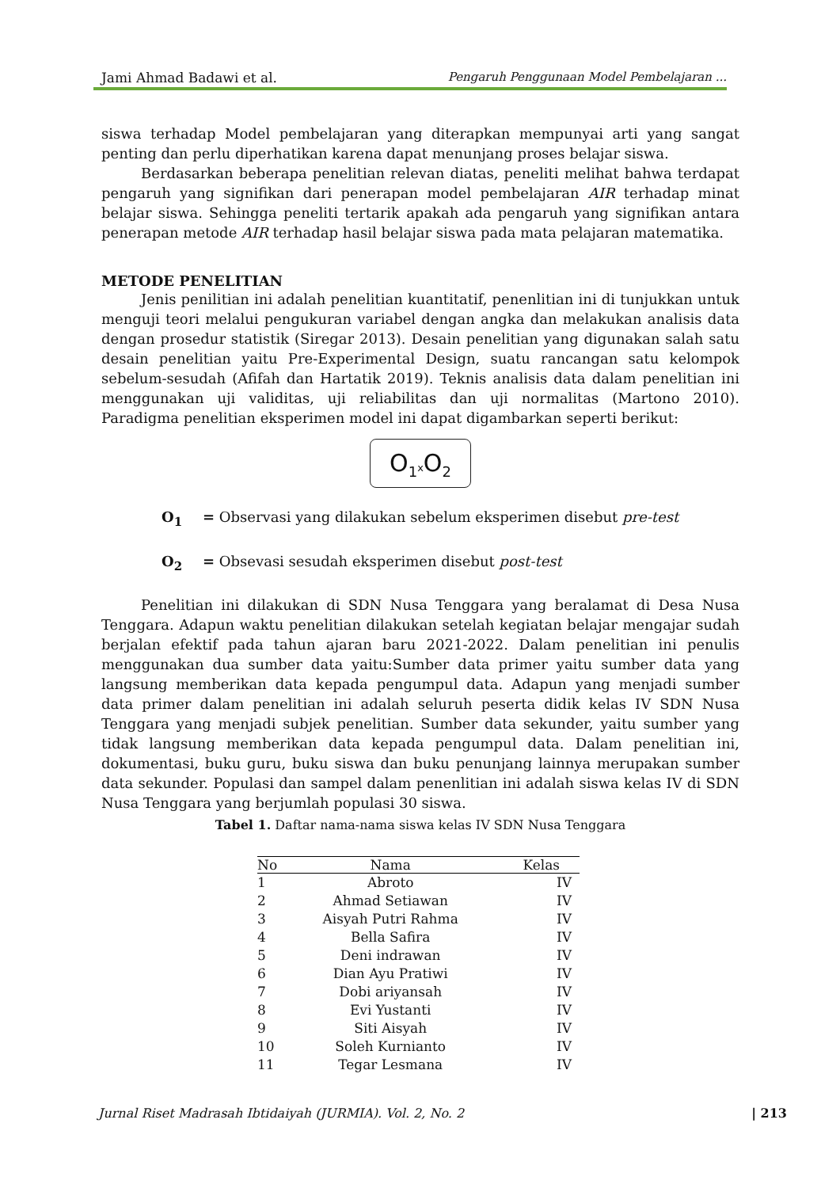Jami Ahmad Badawi et al. Pengaruh Penggunaan Model Pembelajaran ...
siswa terhadap Model pembelajaran yang diterapkan mempunyai arti yang sangat penting dan perlu diperhatikan karena dapat menunjang proses belajar siswa.
Berdasarkan beberapa penelitian relevan diatas, peneliti melihat bahwa terdapat pengaruh yang signifikan dari penerapan model pembelajaran AIR terhadap minat belajar siswa. Sehingga peneliti tertarik apakah ada pengaruh yang signifikan antara penerapan metode AIR terhadap hasil belajar siswa pada mata pelajaran matematika.
METODE PENELITIAN
Jenis penilitian ini adalah penelitian kuantitatif, penenlitian ini di tunjukkan untuk menguji teori melalui pengukuran variabel dengan angka dan melakukan analisis data dengan prosedur statistik (Siregar 2013). Desain penelitian yang digunakan salah satu desain penelitian yaitu Pre-Experimental Design, suatu rancangan satu kelompok sebelum-sesudah (Afifah dan Hartatik 2019). Teknis analisis data dalam penelitian ini menggunakan uji validitas, uji reliabilitas dan uji normalitas (Martono 2010). Paradigma penelitian eksperimen model ini dapat digambarkan seperti berikut:
O<sub>1</sub>x O<sub>2</sub>
O<sub>1</sub> = Observasi yang dilakukan sebelum eksperimen disebut pre-test
O<sub>2</sub> = Obsevasi sesudah eksperimen disebut post-test
Penelitian ini dilakukan di SDN Nusa Tenggara yang beralamat di Desa Nusa Tenggara. Adapun waktu penelitian dilakukan setelah kegiatan belajar mengajar sudah berjalan efektif pada tahun ajaran baru 2021-2022. Dalam penelitian ini penulis menggunakan dua sumber data yaitu:Sumber data primer yaitu sumber data yang langsung memberikan data kepada pengumpul data. Adapun yang menjadi sumber data primer dalam penelitian ini adalah seluruh peserta didik kelas IV SDN Nusa Tenggara yang menjadi subjek penelitian. Sumber data sekunder, yaitu sumber yang tidak langsung memberikan data kepada pengumpul data. Dalam penelitian ini, dokumentasi, buku guru, buku siswa dan buku penunjang lainnya merupakan sumber data sekunder. Populasi dan sampel dalam penenlitian ini adalah siswa kelas IV di SDN Nusa Tenggara yang berjumlah populasi 30 siswa.
Tabel 1. Daftar nama-nama siswa kelas IV SDN Nusa Tenggara
| No | Nama | Kelas |
| --- | --- | --- |
| 1 | Abroto | IV |
| 2 | Ahmad Setiawan | IV |
| 3 | Aisyah Putri Rahma | IV |
| 4 | Bella Safira | IV |
| 5 | Deni indrawan | IV |
| 6 | Dian Ayu Pratiwi | IV |
| 7 | Dobi ariyansah | IV |
| 8 | Evi Yustanti | IV |
| 9 | Siti Aisyah | IV |
| 10 | Soleh Kurnianto | IV |
| 11 | Tegar Lesmana | IV |
Jurnal Riset Madrasah Ibtidaiyah (JURMIA). Vol. 2, No. 2 | 213